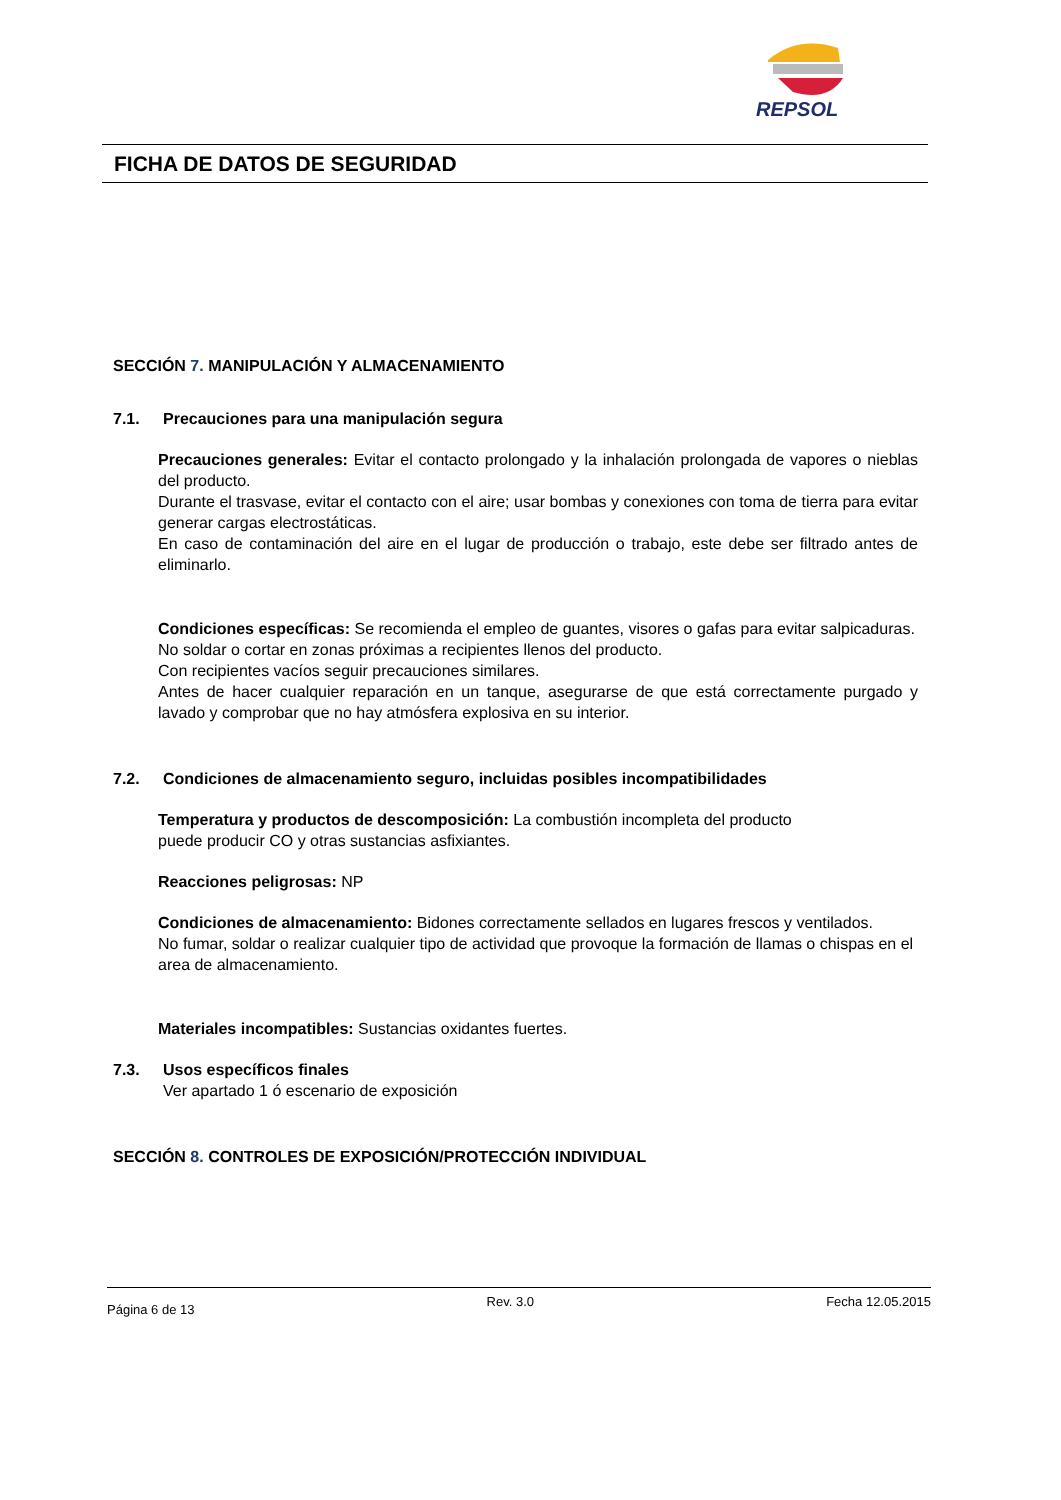REPSOL
FICHA DE DATOS DE SEGURIDAD
SECCIÓN 7. MANIPULACIÓN Y ALMACENAMIENTO
7.1. Precauciones para una manipulación segura
Precauciones generales: Evitar el contacto prolongado y la inhalación prolongada de vapores o nieblas del producto.
Durante el trasvase, evitar el contacto con el aire; usar bombas y conexiones con toma de tierra para evitar generar cargas electrostáticas.
En caso de contaminación del aire en el lugar de producción o trabajo, este debe ser filtrado antes de eliminarlo.
Condiciones específicas: Se recomienda el empleo de guantes, visores o gafas para evitar salpicaduras.
No soldar o cortar en zonas próximas a recipientes llenos del producto.
Con recipientes vacíos seguir precauciones similares.
Antes de hacer cualquier reparación en un tanque, asegurarse de que está correctamente purgado y lavado y comprobar que no hay atmósfera explosiva en su interior.
7.2. Condiciones de almacenamiento seguro, incluidas posibles incompatibilidades
Temperatura y productos de descomposición: La combustión incompleta del producto
puede producir CO y otras sustancias asfixiantes.
Reacciones peligrosas: NP
Condiciones de almacenamiento: Bidones correctamente sellados en lugares frescos y ventilados.
No fumar, soldar o realizar cualquier tipo de actividad que provoque la formación de llamas o chispas en el area de almacenamiento.
Materiales incompatibles: Sustancias oxidantes fuertes.
7.3. Usos específicos finales
Ver apartado 1 ó escenario de exposición
SECCIÓN 8. CONTROLES DE EXPOSICIÓN/PROTECCIÓN INDIVIDUAL
Página 6 de 13 Rev. 3.0 Fecha 12.05.2015